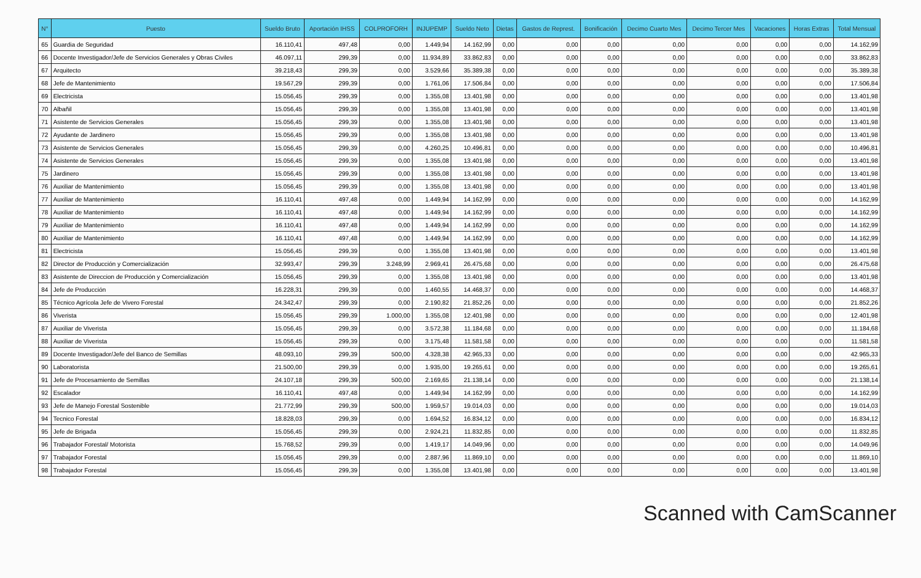| N° | Puesto | Sueldo Bruto | Aportación IHSS | COLPROFORH | INJUPEMP | Sueldo Neto | Dietas | Gastos de Represt. | Bonificación | Decimo Cuarto Mes | Decimo Tercer Mes | Vacaciones | Horas Extras | Total Mensual |
| --- | --- | --- | --- | --- | --- | --- | --- | --- | --- | --- | --- | --- | --- | --- |
| 65 | Guardia de Seguridad | 16.110,41 | 497,48 | 0,00 | 1.449,94 | 14.162,99 | 0,00 | 0,00 | 0,00 | 0,00 | 0,00 | 0,00 | 0,00 | 14.162,99 |
| 66 | Docente Investigador/Jefe de Servicios Generales y Obras Civiles | 46.097,11 | 299,39 | 0,00 | 11.934,89 | 33.862,83 | 0,00 | 0,00 | 0,00 | 0,00 | 0,00 | 0,00 | 0,00 | 33.862,83 |
| 67 | Arquitecto | 39.218,43 | 299,39 | 0,00 | 3.529,66 | 35.389,38 | 0,00 | 0,00 | 0,00 | 0,00 | 0,00 | 0,00 | 0,00 | 35.389,38 |
| 68 | Jefe de Mantenimiento | 19.567,29 | 299,39 | 0,00 | 1.761,06 | 17.506,84 | 0,00 | 0,00 | 0,00 | 0,00 | 0,00 | 0,00 | 0,00 | 17.506,84 |
| 69 | Electricista | 15.056,45 | 299,39 | 0,00 | 1.355,08 | 13.401,98 | 0,00 | 0,00 | 0,00 | 0,00 | 0,00 | 0,00 | 0,00 | 13.401,98 |
| 70 | Albañil | 15.056,45 | 299,39 | 0,00 | 1.355,08 | 13.401,98 | 0,00 | 0,00 | 0,00 | 0,00 | 0,00 | 0,00 | 0,00 | 13.401,98 |
| 71 | Asistente de Servicios Generales | 15.056,45 | 299,39 | 0,00 | 1.355,08 | 13.401,98 | 0,00 | 0,00 | 0,00 | 0,00 | 0,00 | 0,00 | 0,00 | 13.401,98 |
| 72 | Ayudante de Jardinero | 15.056,45 | 299,39 | 0,00 | 1.355,08 | 13.401,98 | 0,00 | 0,00 | 0,00 | 0,00 | 0,00 | 0,00 | 0,00 | 13.401,98 |
| 73 | Asistente de Servicios Generales | 15.056,45 | 299,39 | 0,00 | 4.260,25 | 10.496,81 | 0,00 | 0,00 | 0,00 | 0,00 | 0,00 | 0,00 | 0,00 | 10.496,81 |
| 74 | Asistente de Servicios Generales | 15.056,45 | 299,39 | 0,00 | 1.355,08 | 13.401,98 | 0,00 | 0,00 | 0,00 | 0,00 | 0,00 | 0,00 | 0,00 | 13.401,98 |
| 75 | Jardinero | 15.056,45 | 299,39 | 0,00 | 1.355,08 | 13.401,98 | 0,00 | 0,00 | 0,00 | 0,00 | 0,00 | 0,00 | 0,00 | 13.401,98 |
| 76 | Auxiliar de Mantenimiento | 15.056,45 | 299,39 | 0,00 | 1.355,08 | 13.401,98 | 0,00 | 0,00 | 0,00 | 0,00 | 0,00 | 0,00 | 0,00 | 13.401,98 |
| 77 | Auxiliar de Mantenimiento | 16.110,41 | 497,48 | 0,00 | 1.449,94 | 14.162,99 | 0,00 | 0,00 | 0,00 | 0,00 | 0,00 | 0,00 | 0,00 | 14.162,99 |
| 78 | Auxiliar de Mantenimiento | 16.110,41 | 497,48 | 0,00 | 1.449,94 | 14.162,99 | 0,00 | 0,00 | 0,00 | 0,00 | 0,00 | 0,00 | 0,00 | 14.162,99 |
| 79 | Auxiliar de Mantenimiento | 16.110,41 | 497,48 | 0,00 | 1.449,94 | 14.162,99 | 0,00 | 0,00 | 0,00 | 0,00 | 0,00 | 0,00 | 0,00 | 14.162,99 |
| 80 | Auxiliar de Mantenimiento | 16.110,41 | 497,48 | 0,00 | 1.449,94 | 14.162,99 | 0,00 | 0,00 | 0,00 | 0,00 | 0,00 | 0,00 | 0,00 | 14.162,99 |
| 81 | Electricista | 15.056,45 | 299,39 | 0,00 | 1.355,08 | 13.401,98 | 0,00 | 0,00 | 0,00 | 0,00 | 0,00 | 0,00 | 0,00 | 13.401,98 |
| 82 | Director de Producción y Comercialización | 32.993,47 | 299,39 | 3.248,99 | 2.969,41 | 26.475,68 | 0,00 | 0,00 | 0,00 | 0,00 | 0,00 | 0,00 | 0,00 | 26.475,68 |
| 83 | Asistente de Direccion de Producción y Comercialización | 15.056,45 | 299,39 | 0,00 | 1.355,08 | 13.401,98 | 0,00 | 0,00 | 0,00 | 0,00 | 0,00 | 0,00 | 0,00 | 13.401,98 |
| 84 | Jefe de Producción | 16.228,31 | 299,39 | 0,00 | 1.460,55 | 14.468,37 | 0,00 | 0,00 | 0,00 | 0,00 | 0,00 | 0,00 | 0,00 | 14.468,37 |
| 85 | Técnico Agrícola Jefe de Vivero Forestal | 24.342,47 | 299,39 | 0,00 | 2.190,82 | 21.852,26 | 0,00 | 0,00 | 0,00 | 0,00 | 0,00 | 0,00 | 0,00 | 21.852,26 |
| 86 | Viverista | 15.056,45 | 299,39 | 1.000,00 | 1.355,08 | 12.401,98 | 0,00 | 0,00 | 0,00 | 0,00 | 0,00 | 0,00 | 0,00 | 12.401,98 |
| 87 | Auxiliar de Viverista | 15.056,45 | 299,39 | 0,00 | 3.572,38 | 11.184,68 | 0,00 | 0,00 | 0,00 | 0,00 | 0,00 | 0,00 | 0,00 | 11.184,68 |
| 88 | Auxiliar de Viverista | 15.056,45 | 299,39 | 0,00 | 3.175,48 | 11.581,58 | 0,00 | 0,00 | 0,00 | 0,00 | 0,00 | 0,00 | 0,00 | 11.581,58 |
| 89 | Docente Investigador/Jefe del Banco de Semillas | 48.093,10 | 299,39 | 500,00 | 4.328,38 | 42.965,33 | 0,00 | 0,00 | 0,00 | 0,00 | 0,00 | 0,00 | 0,00 | 42.965,33 |
| 90 | Laboratorista | 21.500,00 | 299,39 | 0,00 | 1.935,00 | 19.265,61 | 0,00 | 0,00 | 0,00 | 0,00 | 0,00 | 0,00 | 0,00 | 19.265,61 |
| 91 | Jefe de Procesamiento de Semillas | 24.107,18 | 299,39 | 500,00 | 2.169,65 | 21.138,14 | 0,00 | 0,00 | 0,00 | 0,00 | 0,00 | 0,00 | 0,00 | 21.138,14 |
| 92 | Escalador | 16.110,41 | 497,48 | 0,00 | 1.449,94 | 14.162,99 | 0,00 | 0,00 | 0,00 | 0,00 | 0,00 | 0,00 | 0,00 | 14.162,99 |
| 93 | Jefe de Manejo Forestal Sostenible | 21.772,99 | 299,39 | 500,00 | 1.959,57 | 19.014,03 | 0,00 | 0,00 | 0,00 | 0,00 | 0,00 | 0,00 | 0,00 | 19.014,03 |
| 94 | Tecnico Forestal | 18.828,03 | 299,39 | 0,00 | 1.694,52 | 16.834,12 | 0,00 | 0,00 | 0,00 | 0,00 | 0,00 | 0,00 | 0,00 | 16.834,12 |
| 95 | Jefe de Brigada | 15.056,45 | 299,39 | 0,00 | 2.924,21 | 11.832,85 | 0,00 | 0,00 | 0,00 | 0,00 | 0,00 | 0,00 | 0,00 | 11.832,85 |
| 96 | Trabajador Forestal/ Motorista | 15.768,52 | 299,39 | 0,00 | 1.419,17 | 14.049,96 | 0,00 | 0,00 | 0,00 | 0,00 | 0,00 | 0,00 | 0,00 | 14.049,96 |
| 97 | Trabajador Forestal | 15.056,45 | 299,39 | 0,00 | 2.887,96 | 11.869,10 | 0,00 | 0,00 | 0,00 | 0,00 | 0,00 | 0,00 | 0,00 | 11.869,10 |
| 98 | Trabajador Forestal | 15.056,45 | 299,39 | 0,00 | 1.355,08 | 13.401,98 | 0,00 | 0,00 | 0,00 | 0,00 | 0,00 | 0,00 | 0,00 | 13.401,98 |
Scanned with CamScanner